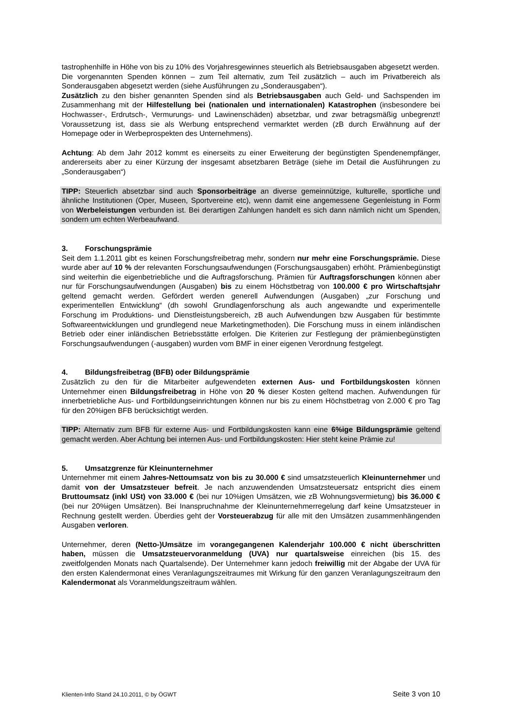tastrophenhilfe in Höhe von bis zu 10% des Vorjahresgewinnes steuerlich als Betriebsausgaben abgesetzt werden.
Die vorgenannten Spenden können – zum Teil alternativ, zum Teil zusätzlich – auch im Privatbereich als Sonderausgaben abgesetzt werden (siehe Ausführungen zu „Sonderausgaben“).
Zusätzlich zu den bisher genannten Spenden sind als Betriebsausgaben auch Geld- und Sachspenden im Zusammenhang mit der Hilfestellung bei (nationalen und internationalen) Katastrophen (insbesondere bei Hochwasser-, Erdrutsch-, Vermurungs- und Lawinenschäden) absetzbar, und zwar betragsmäßig unbegrenzt! Voraussetzung ist, dass sie als Werbung entsprechend vermarktet werden (zB durch Erwähnung auf der Homepage oder in Werbeprospekten des Unternehmens).
Achtung: Ab dem Jahr 2012 kommt es einerseits zu einer Erweiterung der begünstigten Spendenempfänger, andererseits aber zu einer Kürzung der insgesamt absetzbaren Beträge (siehe im Detail die Ausführungen zu „Sonderausgaben“)
TIPP: Steuerlich absetzbar sind auch Sponsorbeiträge an diverse gemeinnützige, kulturelle, sportliche und ähnliche Institutionen (Oper, Museen, Sportvereine etc), wenn damit eine angemessene Gegenleistung in Form von Werbeleistungen verbunden ist. Bei derartigen Zahlungen handelt es sich dann nämlich nicht um Spenden, sondern um echten Werbeaufwand.
3. Forschungsprämie
Seit dem 1.1.2011 gibt es keinen Forschungsfreibetrag mehr, sondern nur mehr eine Forschungsprämie. Diese wurde aber auf 10 % der relevanten Forschungsaufwendungen (Forschungsausgaben) erhöht. Prämienbegünstigt sind weiterhin die eigenbetriebliche und die Auftragsforschung. Prämien für Auftragsforschungen können aber nur für Forschungsaufwendungen (Ausgaben) bis zu einem Höchstbetrag von 100.000 € pro Wirtschaftsjahr geltend gemacht werden. Gefördert werden generell Aufwendungen (Ausgaben) „zur Forschung und experimentellen Entwicklung“ (dh sowohl Grundlagenforschung als auch angewandte und experimentelle Forschung im Produktions- und Dienstleistungsbereich, zB auch Aufwendungen bzw Ausgaben für bestimmte Softwareentwicklungen und grundlegend neue Marketingmethoden). Die Forschung muss in einem inländischen Betrieb oder einer inländischen Betriebsstätte erfolgen. Die Kriterien zur Festlegung der prämienbegünstigten Forschungsaufwendungen (-ausgaben) wurden vom BMF in einer eigenen Verordnung festgelegt.
4. Bildungsfreibetrag (BFB) oder Bildungsprämie
Zusätzlich zu den für die Mitarbeiter aufgewendeten externen Aus- und Fortbildungskosten können Unternehmer einen Bildungsfreibetrag in Höhe von 20 % dieser Kosten geltend machen. Aufwendungen für innerbetriebliche Aus- und Fortbildungseinrichtungen können nur bis zu einem Höchstbetrag von 2.000 € pro Tag für den 20%igen BFB berücksichtigt werden.
TIPP: Alternativ zum BFB für externe Aus- und Fortbildungskosten kann eine 6%ige Bildungsprämie geltend gemacht werden. Aber Achtung bei internen Aus- und Fortbildungskosten: Hier steht keine Prämie zu!
5. Umsatzgrenze für Kleinunternehmer
Unternehmer mit einem Jahres-Nettoumsatz von bis zu 30.000 € sind umsatzsteuerlich Kleinunternehmer und damit von der Umsatzsteuer befreit. Je nach anzuwendenden Umsatzsteuersatz entspricht dies einem Bruttoumsatz (inkl USt) von 33.000 € (bei nur 10%igen Umsätzen, wie zB Wohnungsvermietung) bis 36.000 € (bei nur 20%igen Umsätzen). Bei Inanspruchnahme der Kleinunternehmerregelung darf keine Umsatzsteuer in Rechnung gestellt werden. Überdies geht der Vorsteuerabzug für alle mit den Umsätzen zusammenhängenden Ausgaben verloren.
Unternehmer, deren (Netto-)Umsätze im vorangegangenen Kalenderjahr 100.000 € nicht überschritten haben, müssen die Umsatzsteuervoranmeldung (UVA) nur quartalsweise einreichen (bis 15. des zweitfolgenden Monats nach Quartalsende). Der Unternehmer kann jedoch freiwillig mit der Abgabe der UVA für den ersten Kalendermonat eines Veranlagungszeitraumes mit Wirkung für den ganzen Veranlagungszeitraum den Kalendermonat als Voranmeldungszeitraum wählen.
Klienten-Info Stand 24.10.2011, © by ÖGWT Seite 3 von 10